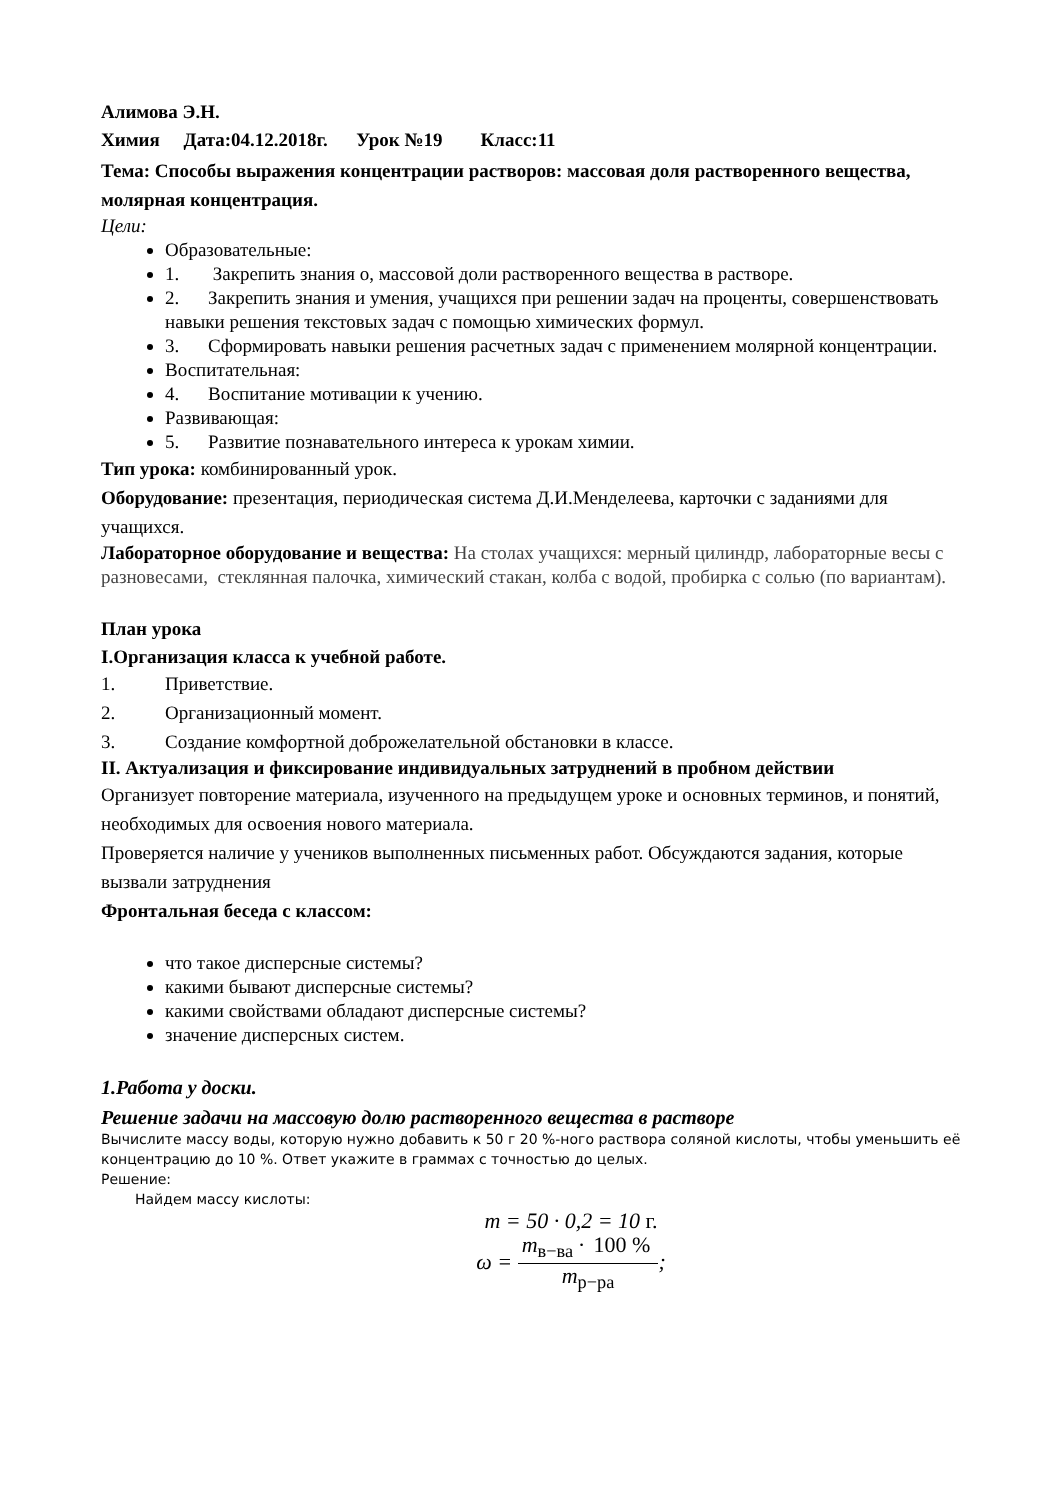Алимова Э.Н.
Химия Дата:04.12.2018г. Урок №19 Класс:11
Тема: Способы выражения концентрации растворов: массовая доля растворенного вещества, молярная концентрация.
Цели:
Образовательные:
1. Закрепить знания о, массовой доли растворенного вещества в растворе.
2. Закрепить знания и умения, учащихся при решении задач на проценты, совершенствовать навыки решения текстовых задач с помощью химических формул.
3. Сформировать навыки решения расчетных задач с применением молярной концентрации.
Воспитательная:
4. Воспитание мотивации к учению.
Развивающая:
5. Развитие познавательного интереса к урокам химии.
Тип урока: комбинированный урок.
Оборудование: презентация, периодическая система Д.И.Менделеева, карточки с заданиями для учащихся.
Лабораторное оборудование и вещества: На столах учащихся: мерный цилиндр, лабораторные весы с разновесами, стеклянная палочка, химический стакан, колба с водой, пробирка с солью (по вариантам).
План урока
I.Организация класса к учебной работе.
1. Приветствие.
2. Организационный момент.
3. Создание комфортной доброжелательной обстановки в классе.
II. Актуализация и фиксирование индивидуальных затруднений в пробном действии
Организует повторение материала, изученного на предыдущем уроке и основных терминов, и понятий, необходимых для освоения нового материала.
Проверяется наличие у учеников выполненных письменных работ. Обсуждаются задания, которые вызвали затруднения
Фронтальная беседа с классом:
что такое дисперсные системы?
какими бывают дисперсные системы?
какими свойствами обладают дисперсные системы?
значение дисперсных систем.
1.Работа у доски.
Решение задачи на массовую долю растворенного вещества в растворе
Вычислите массу воды, которую нужно добавить к 50 г 20 %-ного раствора соляной кислоты, чтобы уменьшить её концентрацию до 10 %. Ответ укажите в граммах с точностью до целых.
Решение:
Найдем массу кислоты:
m = 50 · 0,2 = 10 г.
ω = m<sub>в−ва</sub> · 100 % m<sub>р−ра</sub>;